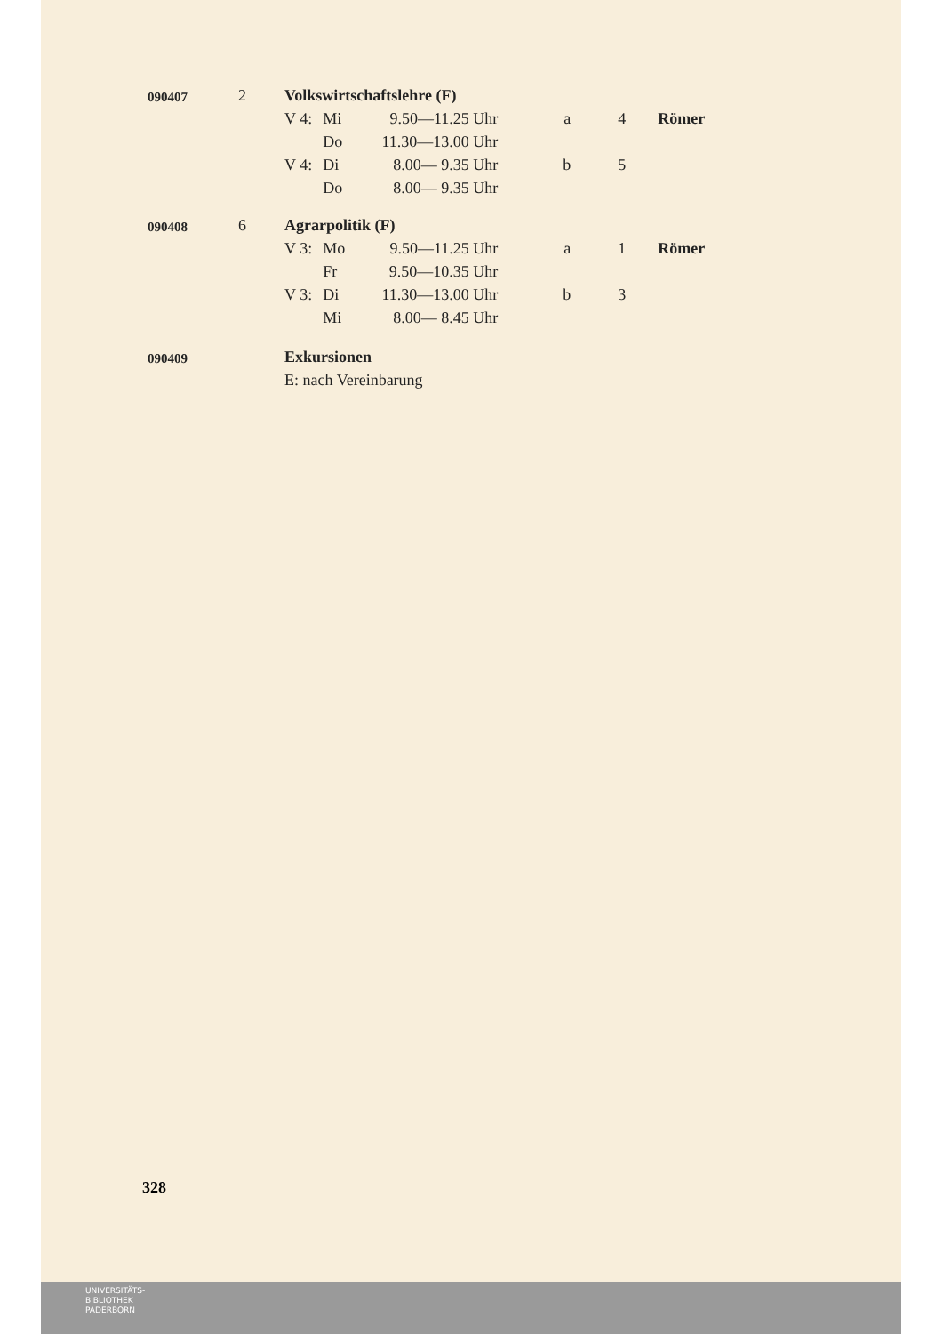| 090407 | 2 | Volkswirtschaftslehre (F) | | | | | |
| | | V 4: | Mi | 9.50—11.25 Uhr | a | 4 | Römer |
| | | | Do | 11.30—13.00 Uhr | | | |
| | | V 4: | Di | 8.00— 9.35 Uhr | b | 5 | |
| | | | Do | 8.00— 9.35 Uhr | | | |
| 090408 | 6 | Agrarpolitik (F) | | | | | |
| | | V 3: | Mo | 9.50—11.25 Uhr | a | 1 | Römer |
| | | | Fr | 9.50—10.35 Uhr | | | |
| | | V 3: | Di | 11.30—13.00 Uhr | b | 3 | |
| | | | Mi | 8.00— 8.45 Uhr | | | |
| 090409 | | Exkursionen | | | | | |
| | | E: nach Vereinbarung | | | | | |
328
UNIVERSITÄTS-
BIBLIOTHEK
PADERBORN